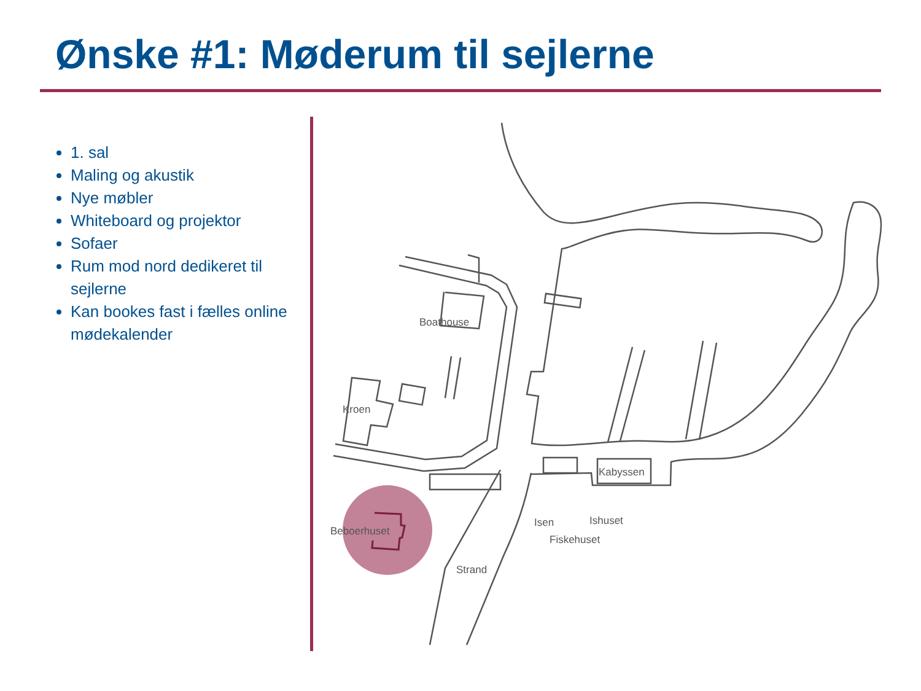Ønske #1: Møderum til sejlerne
1. sal
Maling og akustik
Nye møbler
Whiteboard og projektor
Sofaer
Rum mod nord dedikeret til sejlerne
Kan bookes fast i fælles online mødekalender
Boathouse
Kroen
Beboerhuset
Kabyssen
Isen
Ishuset
Fiskehuset
Strand